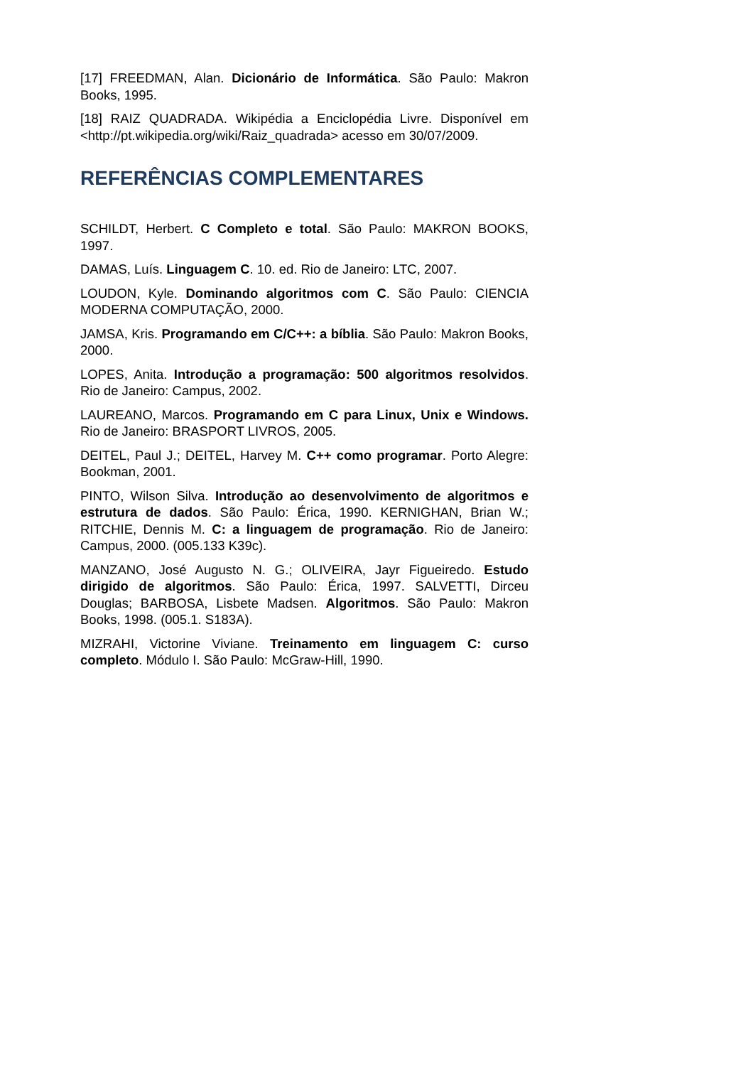[17] FREEDMAN, Alan. Dicionário de Informática. São Paulo: Makron Books, 1995.
[18] RAIZ QUADRADA. Wikipédia a Enciclopédia Livre. Disponível em <http://pt.wikipedia.org/wiki/Raiz_quadrada> acesso em 30/07/2009.
REFERÊNCIAS COMPLEMENTARES
SCHILDT, Herbert. C Completo e total. São Paulo: MAKRON BOOKS, 1997.
DAMAS, Luís. Linguagem C. 10. ed. Rio de Janeiro: LTC, 2007.
LOUDON, Kyle. Dominando algoritmos com C. São Paulo: CIENCIA MODERNA COMPUTAÇÃO, 2000.
JAMSA, Kris. Programando em C/C++: a bíblia. São Paulo: Makron Books, 2000.
LOPES, Anita. Introdução a programação: 500 algoritmos resolvidos. Rio de Janeiro: Campus, 2002.
LAUREANO, Marcos. Programando em C para Linux, Unix e Windows. Rio de Janeiro: BRASPORT LIVROS, 2005.
DEITEL, Paul J.; DEITEL, Harvey M. C++ como programar. Porto Alegre: Bookman, 2001.
PINTO, Wilson Silva. Introdução ao desenvolvimento de algoritmos e estrutura de dados. São Paulo: Érica, 1990. KERNIGHAN, Brian W.; RITCHIE, Dennis M. C: a linguagem de programação. Rio de Janeiro: Campus, 2000. (005.133 K39c).
MANZANO, José Augusto N. G.; OLIVEIRA, Jayr Figueiredo. Estudo dirigido de algoritmos. São Paulo: Érica, 1997. SALVETTI, Dirceu Douglas; BARBOSA, Lisbete Madsen. Algoritmos. São Paulo: Makron Books, 1998. (005.1. S183A).
MIZRAHI, Victorine Viviane. Treinamento em linguagem C: curso completo. Módulo I. São Paulo: McGraw-Hill, 1990.